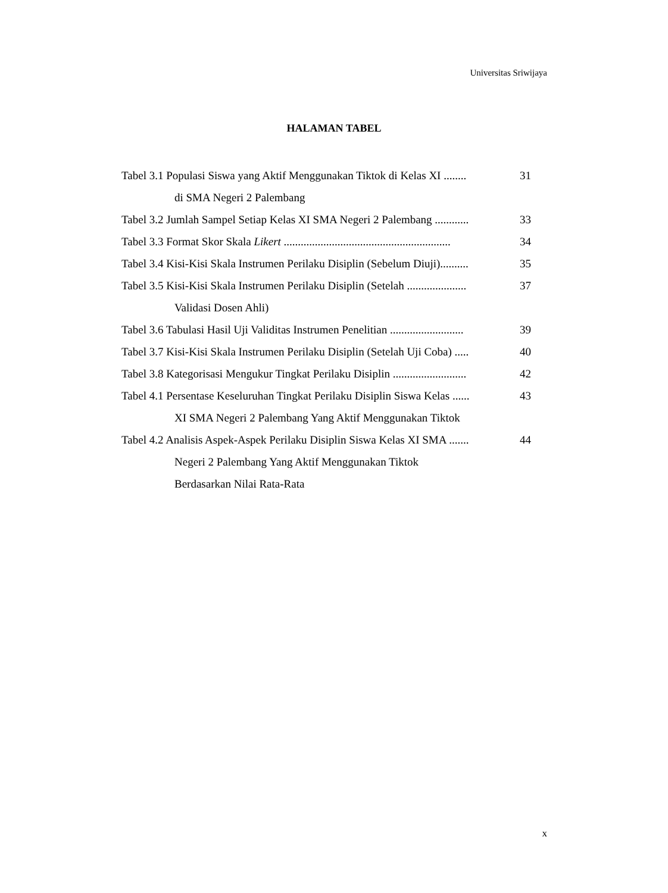Universitas Sriwijaya
HALAMAN TABEL
Tabel 3.1 Populasi Siswa yang Aktif Menggunakan Tiktok di Kelas XI ........ 31
di SMA Negeri 2 Palembang
Tabel 3.2 Jumlah Sampel Setiap Kelas XI SMA Negeri 2 Palembang ............ 33
Tabel 3.3 Format Skor Skala Likert ........................................................... 34
Tabel 3.4 Kisi-Kisi Skala Instrumen Perilaku Disiplin (Sebelum Diuji).......... 35
Tabel 3.5 Kisi-Kisi Skala Instrumen Perilaku Disiplin (Setelah ..................... 37
Validasi Dosen Ahli)
Tabel 3.6 Tabulasi Hasil Uji Validitas Instrumen Penelitian .......................... 39
Tabel 3.7 Kisi-Kisi Skala Instrumen Perilaku Disiplin (Setelah Uji Coba) ..... 40
Tabel 3.8 Kategorisasi Mengukur Tingkat Perilaku Disiplin .......................... 42
Tabel 4.1 Persentase Keseluruhan Tingkat Perilaku Disiplin Siswa Kelas ...... 43
XI SMA Negeri 2 Palembang Yang Aktif Menggunakan Tiktok
Tabel 4.2 Analisis Aspek-Aspek Perilaku Disiplin Siswa Kelas XI SMA ....... 44
Negeri 2 Palembang Yang Aktif Menggunakan Tiktok
Berdasarkan Nilai Rata-Rata
x